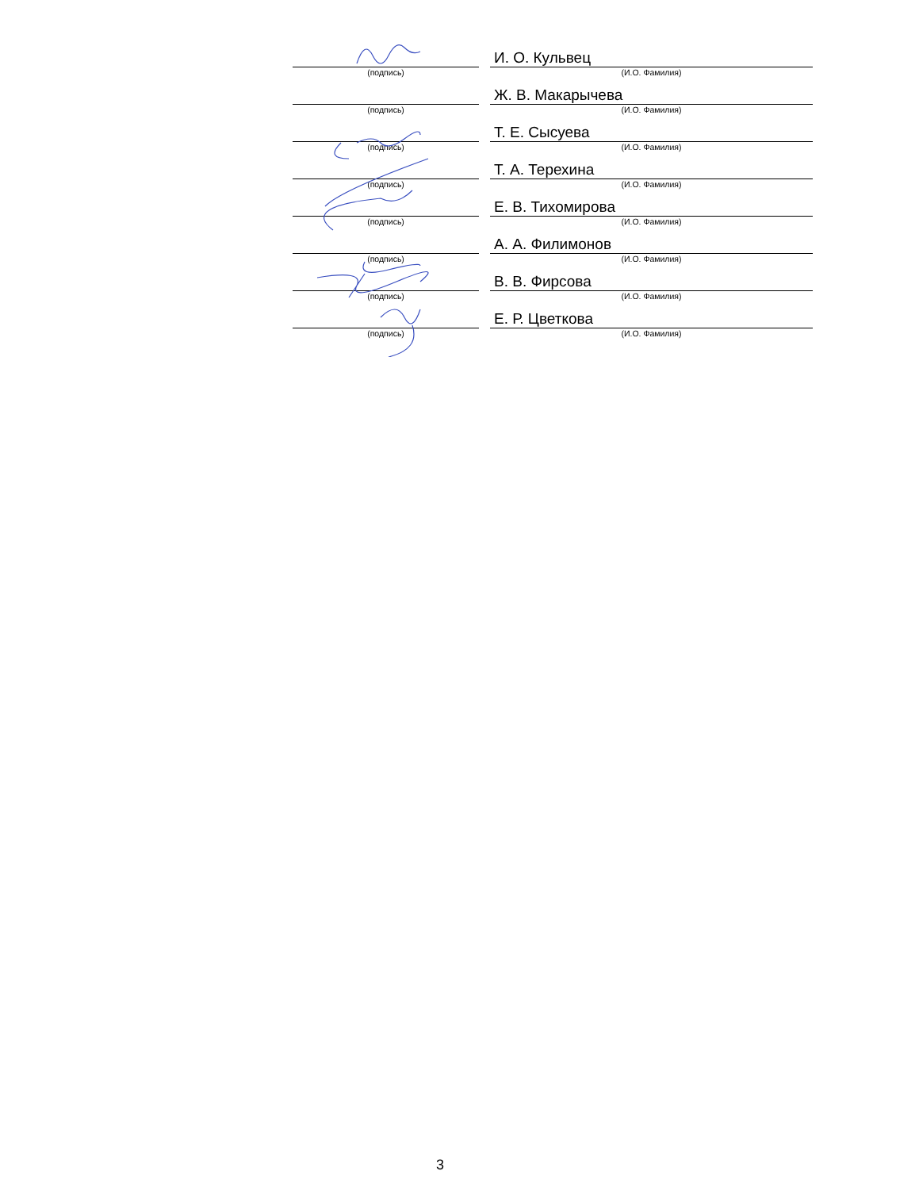| | | И. О. Кульвец |
| (подпись) | | (И.О. Фамилия) |
| | | Ж. В. Макарычева |
| (подпись) | | (И.О. Фамилия) |
| | | Т. Е. Сысуева |
| (подпись) | | (И.О. Фамилия) |
| | | Т. А. Терехина |
| (подпись) | | (И.О. Фамилия) |
| | | Е. В. Тихомирова |
| (подпись) | | (И.О. Фамилия) |
| | | А. А. Филимонов |
| (подпись) | | (И.О. Фамилия) |
| | | В. В. Фирсова |
| (подпись) | | (И.О. Фамилия) |
| | | Е. Р. Цветкова |
| (подпись) | | (И.О. Фамилия) |
3